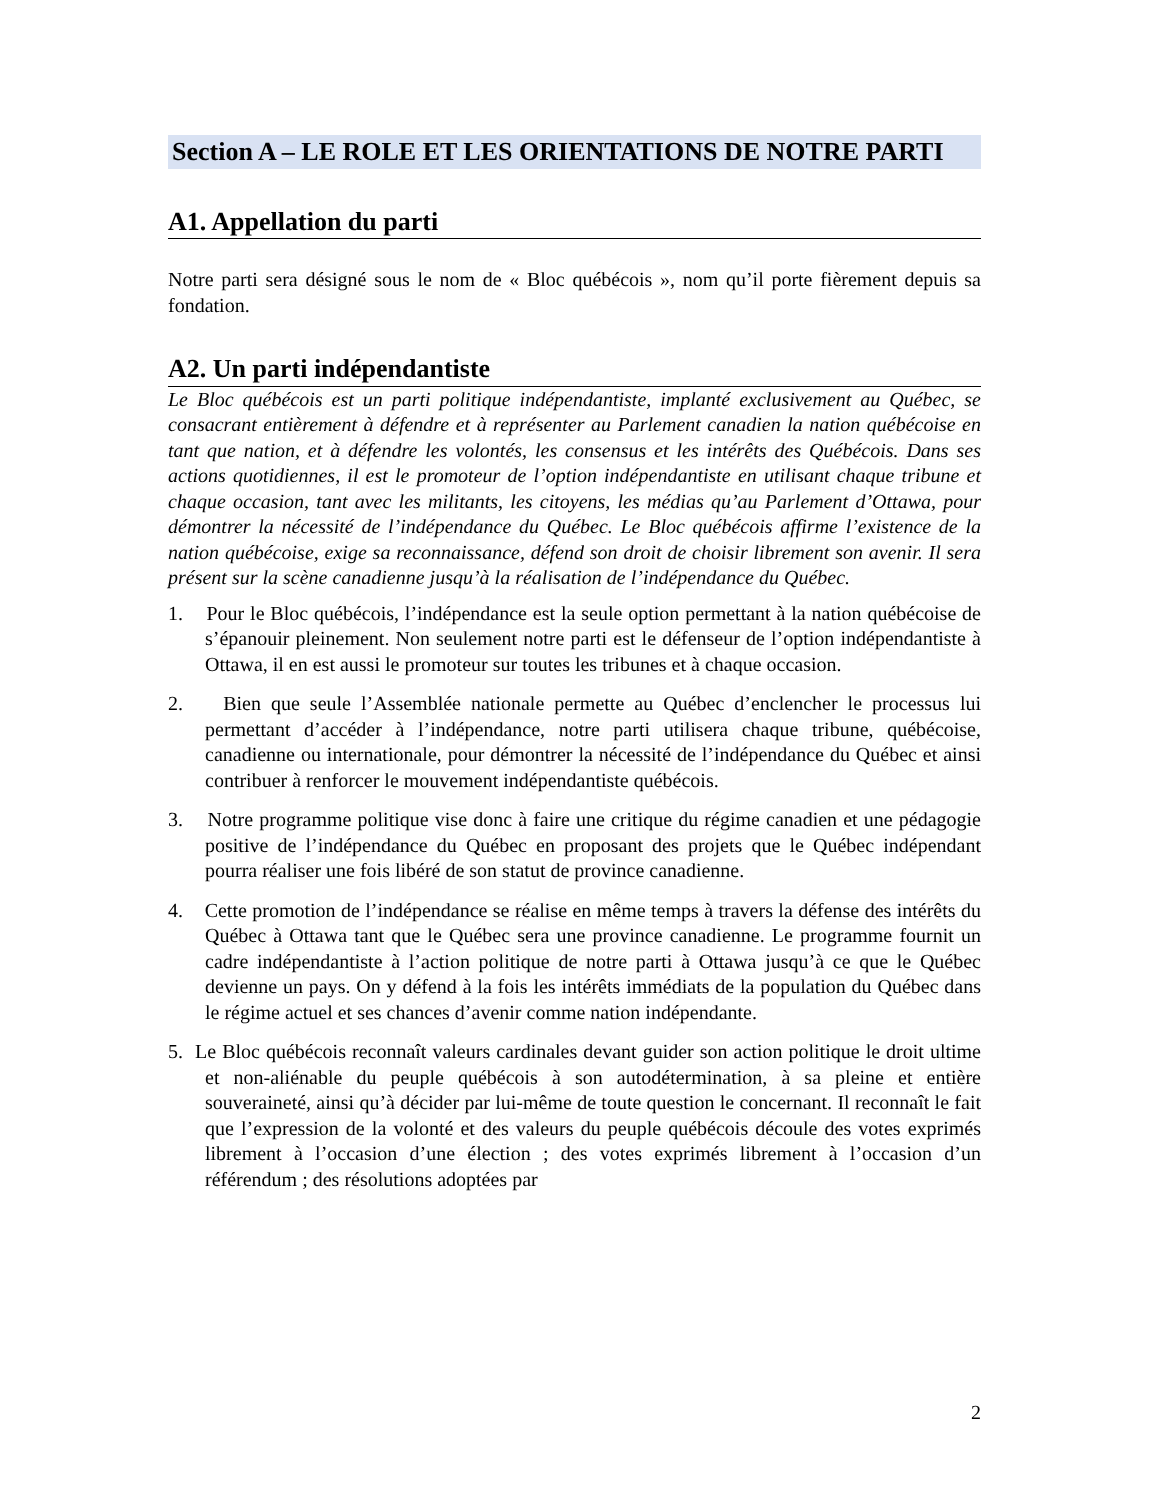Section A – LE ROLE ET LES ORIENTATIONS DE NOTRE PARTI
A1. Appellation du parti
Notre parti sera désigné sous le nom de « Bloc québécois », nom qu’il porte fièrement depuis sa fondation.
A2. Un parti indépendantiste
Le Bloc québécois est un parti politique indépendantiste, implanté exclusivement au Québec, se consacrant entièrement à défendre et à représenter au Parlement canadien la nation québécoise en tant que nation, et à défendre les volontés, les consensus et les intérêts des Québécois. Dans ses actions quotidiennes, il est le promoteur de l’option indépendantiste en utilisant chaque tribune et chaque occasion, tant avec les militants, les citoyens, les médias qu’au Parlement d’Ottawa, pour démontrer la nécessité de l’indépendance du Québec. Le Bloc québécois affirme l’existence de la nation québécoise, exige sa reconnaissance, défend son droit de choisir librement son avenir. Il sera présent sur la scène canadienne jusqu’à la réalisation de l’indépendance du Québec.
1. Pour le Bloc québécois, l’indépendance est la seule option permettant à la nation québécoise de s’épanouir pleinement. Non seulement notre parti est le défenseur de l’option indépendantiste à Ottawa, il en est aussi le promoteur sur toutes les tribunes et à chaque occasion.
2. Bien que seule l’Assemblée nationale permette au Québec d’enclencher le processus lui permettant d’accéder à l’indépendance, notre parti utilisera chaque tribune, québécoise, canadienne ou internationale, pour démontrer la nécessité de l’indépendance du Québec et ainsi contribuer à renforcer le mouvement indépendantiste québécois.
3. Notre programme politique vise donc à faire une critique du régime canadien et une pédagogie positive de l’indépendance du Québec en proposant des projets que le Québec indépendant pourra réaliser une fois libéré de son statut de province canadienne.
4. Cette promotion de l’indépendance se réalise en même temps à travers la défense des intérêts du Québec à Ottawa tant que le Québec sera une province canadienne. Le programme fournit un cadre indépendantiste à l’action politique de notre parti à Ottawa jusqu’à ce que le Québec devienne un pays. On y défend à la fois les intérêts immédiats de la population du Québec dans le régime actuel et ses chances d’avenir comme nation indépendante.
5. Le Bloc québécois reconnaît valeurs cardinales devant guider son action politique le droit ultime et non-aliénable du peuple québécois à son autodétermination, à sa pleine et entière souveraineté, ainsi qu’à décider par lui-même de toute question le concernant. Il reconnaît le fait que l’expression de la volonté et des valeurs du peuple québécois découle des votes exprimés librement à l’occasion d’une élection ; des votes exprimés librement à l’occasion d’un référendum ; des résolutions adoptées par
2